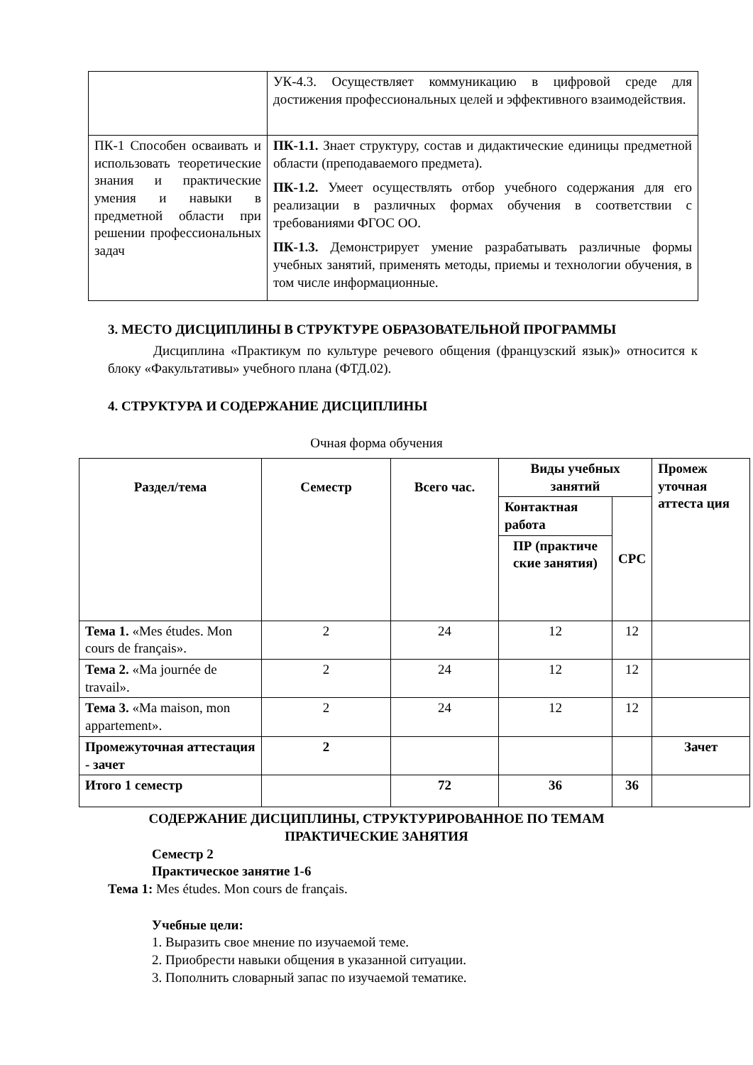| | УК-4.3. Осуществляет коммуникацию в цифровой среде для достижения профессиональных целей и эффективного взаимодействия. |
| ПК-1 Способен осваивать и использовать теоретические знания и практические умения и навыки в предметной области при решении профессиональных задач | ПК-1.1. Знает структуру, состав и дидактические единицы предметной области (преподаваемого предмета). ПК-1.2. Умеет осуществлять отбор учебного содержания для его реализации в различных формах обучения в соответствии с требованиями ФГОС ОО. ПК-1.3. Демонстрирует умение разрабатывать различные формы учебных занятий, применять методы, приемы и технологии обучения, в том числе информационные. |
3. МЕСТО ДИСЦИПЛИНЫ В СТРУКТУРЕ ОБРАЗОВАТЕЛЬНОЙ ПРОГРАММЫ
Дисциплина «Практикум по культуре речевого общения (французский язык)» относится к блоку «Факультативы» учебного плана (ФТД.02).
4. СТРУКТУРА И СОДЕРЖАНИЕ ДИСЦИПЛИНЫ
Очная форма обучения
| Раздел/тема | Семестр | Всего час. | Виды учебных занятий | | Промеж уточная аттеста ция |
| --- | --- | --- | --- | --- | --- |
| | | | Контактная работа | СРС | |
| | | | ПР (практиче ские занятия) | | |
| Тема 1. «Mes études. Mon cours de français». | 2 | 24 | 12 | 12 | |
| Тема 2. «Ma journée de travail». | 2 | 24 | 12 | 12 | |
| Тема 3. «Ma maison, mon appartement». | 2 | 24 | 12 | 12 | |
| Промежуточная аттестация - зачет | 2 | | | | Зачет |
| Итого 1 семестр | | 72 | 36 | 36 | |
СОДЕРЖАНИЕ ДИСЦИПЛИНЫ, СТРУКТУРИРОВАННОЕ ПО ТЕМАМ
ПРАКТИЧЕСКИЕ ЗАНЯТИЯ
Семестр 2
Практическое занятие 1-6
Тема 1: Mes études. Mon cours de français.
Учебные цели:
1. Выразить свое мнение по изучаемой теме.
2. Приобрести навыки общения в указанной ситуации.
3. Пополнить словарный запас по изучаемой тематике.